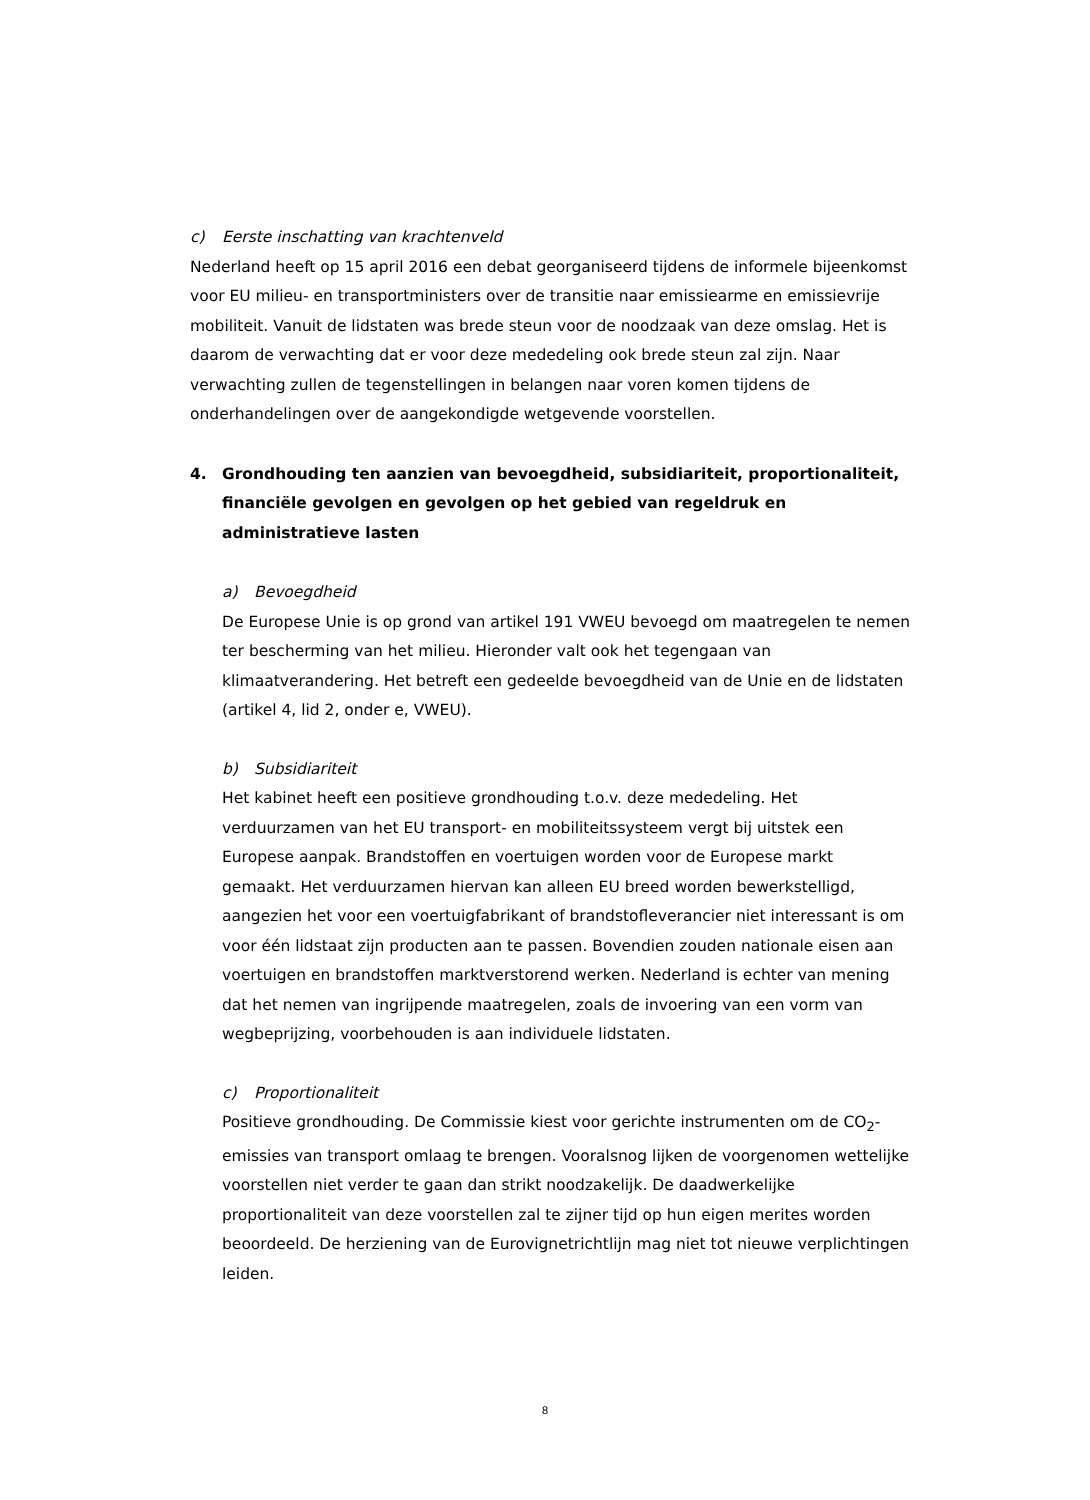c) Eerste inschatting van krachtenveld
Nederland heeft op 15 april 2016 een debat georganiseerd tijdens de informele bijeenkomst voor EU milieu- en transportministers over de transitie naar emissiearme en emissievrije mobiliteit. Vanuit de lidstaten was brede steun voor de noodzaak van deze omslag. Het is daarom de verwachting dat er voor deze mededeling ook brede steun zal zijn. Naar verwachting zullen de tegenstellingen in belangen naar voren komen tijdens de onderhandelingen over de aangekondigde wetgevende voorstellen.
4. Grondhouding ten aanzien van bevoegdheid, subsidiariteit, proportionaliteit, financiële gevolgen en gevolgen op het gebied van regeldruk en administratieve lasten
a) Bevoegdheid
De Europese Unie is op grond van artikel 191 VWEU bevoegd om maatregelen te nemen ter bescherming van het milieu. Hieronder valt ook het tegengaan van klimaatverandering. Het betreft een gedeelde bevoegdheid van de Unie en de lidstaten (artikel 4, lid 2, onder e, VWEU).
b) Subsidiariteit
Het kabinet heeft een positieve grondhouding t.o.v. deze mededeling. Het verduurzamen van het EU transport- en mobiliteitssysteem vergt bij uitstek een Europese aanpak. Brandstoffen en voertuigen worden voor de Europese markt gemaakt. Het verduurzamen hiervan kan alleen EU breed worden bewerkstelligd, aangezien het voor een voertuigfabrikant of brandstofleverancier niet interessant is om voor één lidstaat zijn producten aan te passen. Bovendien zouden nationale eisen aan voertuigen en brandstoffen marktverstorend werken. Nederland is echter van mening dat het nemen van ingrijpende maatregelen, zoals de invoering van een vorm van wegbeprijzing, voorbehouden is aan individuele lidstaten.
c) Proportionaliteit
Positieve grondhouding. De Commissie kiest voor gerichte instrumenten om de CO<sub>2</sub>-emissies van transport omlaag te brengen. Vooralsnog lijken de voorgenomen wettelijke voorstellen niet verder te gaan dan strikt noodzakelijk. De daadwerkelijke proportionaliteit van deze voorstellen zal te zijner tijd op hun eigen merites worden beoordeeld. De herziening van de Eurovignetrichtlijn mag niet tot nieuwe verplichtingen leiden.
8